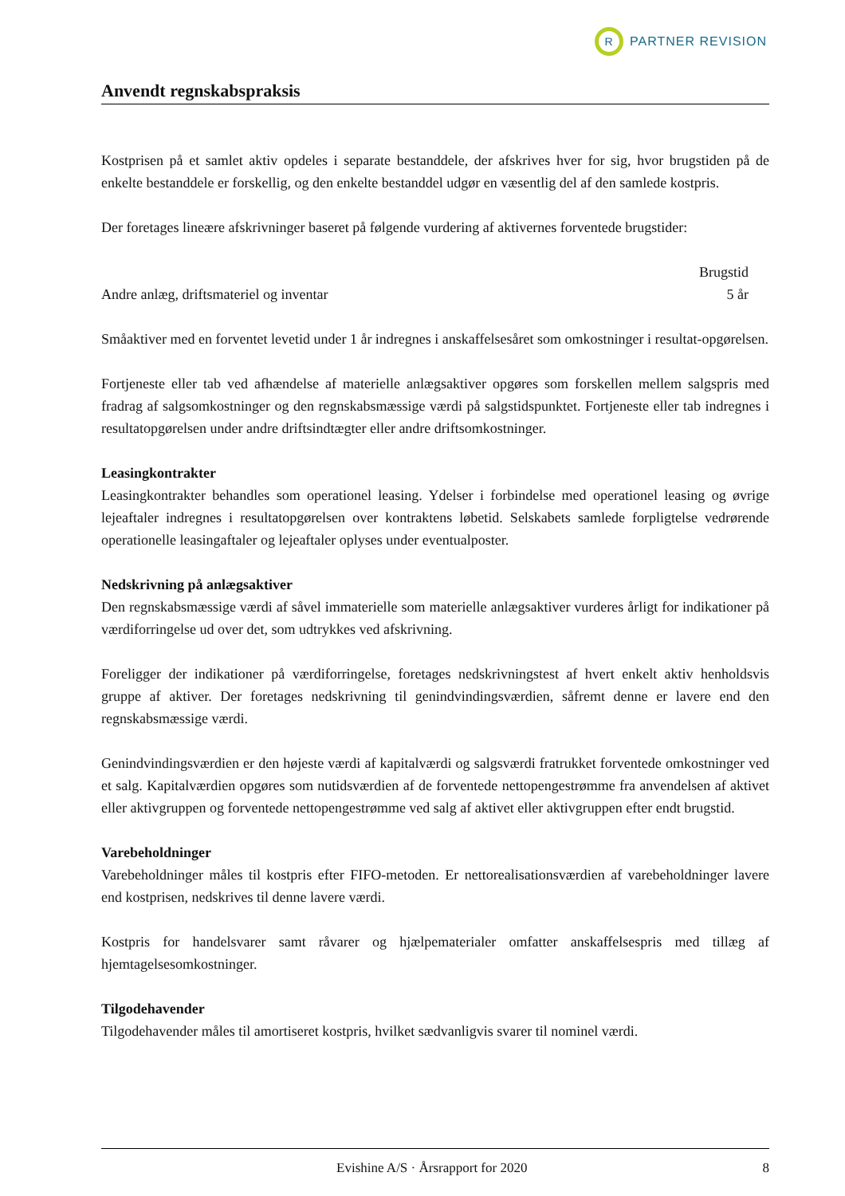R
PARTNER REVISION
Anvendt regnskabspraksis
Kostprisen på et samlet aktiv opdeles i separate bestanddele, der afskrives hver for sig, hvor brugstiden på de enkelte bestanddele er forskellig, og den enkelte bestanddel udgør en væsentlig del af den samlede kostpris.
Der foretages lineære afskrivninger baseret på følgende vurdering af aktivernes forventede brugstider:
| | Brugstid |
| --- | --- |
| Andre anlæg, driftsmateriel og inventar | 5 år |
Småaktiver med en forventet levetid under 1 år indregnes i anskaffelsesåret som omkostninger i resultat-opgørelsen.
Fortjeneste eller tab ved afhændelse af materielle anlægsaktiver opgøres som forskellen mellem salgspris med fradrag af salgsomkostninger og den regnskabsmæssige værdi på salgstidspunktet. Fortjeneste eller tab indregnes i resultatopgørelsen under andre driftsindtægter eller andre driftsomkostninger.
Leasingkontrakter
Leasingkontrakter behandles som operationel leasing. Ydelser i forbindelse med operationel leasing og øvrige lejeaftaler indregnes i resultatopgørelsen over kontraktens løbetid. Selskabets samlede forpligtelse vedrørende operationelle leasingaftaler og lejeaftaler oplyses under eventualposter.
Nedskrivning på anlægsaktiver
Den regnskabsmæssige værdi af såvel immaterielle som materielle anlægsaktiver vurderes årligt for indikationer på værdiforringelse ud over det, som udtrykkes ved afskrivning.
Foreligger der indikationer på værdiforringelse, foretages nedskrivningstest af hvert enkelt aktiv henholdsvis gruppe af aktiver. Der foretages nedskrivning til genindvindingsværdien, såfremt denne er lavere end den regnskabsmæssige værdi.
Genindvindingsværdien er den højeste værdi af kapitalværdi og salgsværdi fratrukket forventede omkostninger ved et salg. Kapitalværdien opgøres som nutidsværdien af de forventede nettopengestrømme fra anvendelsen af aktivet eller aktivgruppen og forventede nettopengestrømme ved salg af aktivet eller aktivgruppen efter endt brugstid.
Varebeholdninger
Varebeholdninger måles til kostpris efter FIFO-metoden. Er nettorealisationsværdien af varebeholdninger lavere end kostprisen, nedskrives til denne lavere værdi.
Kostpris for handelsvarer samt råvarer og hjælpematerialer omfatter anskaffelsespris med tillæg af hjemtagelsesomkostninger.
Tilgodehavender
Tilgodehavender måles til amortiseret kostpris, hvilket sædvanligvis svarer til nominel værdi.
Evishine A/S · Årsrapport for 2020 8